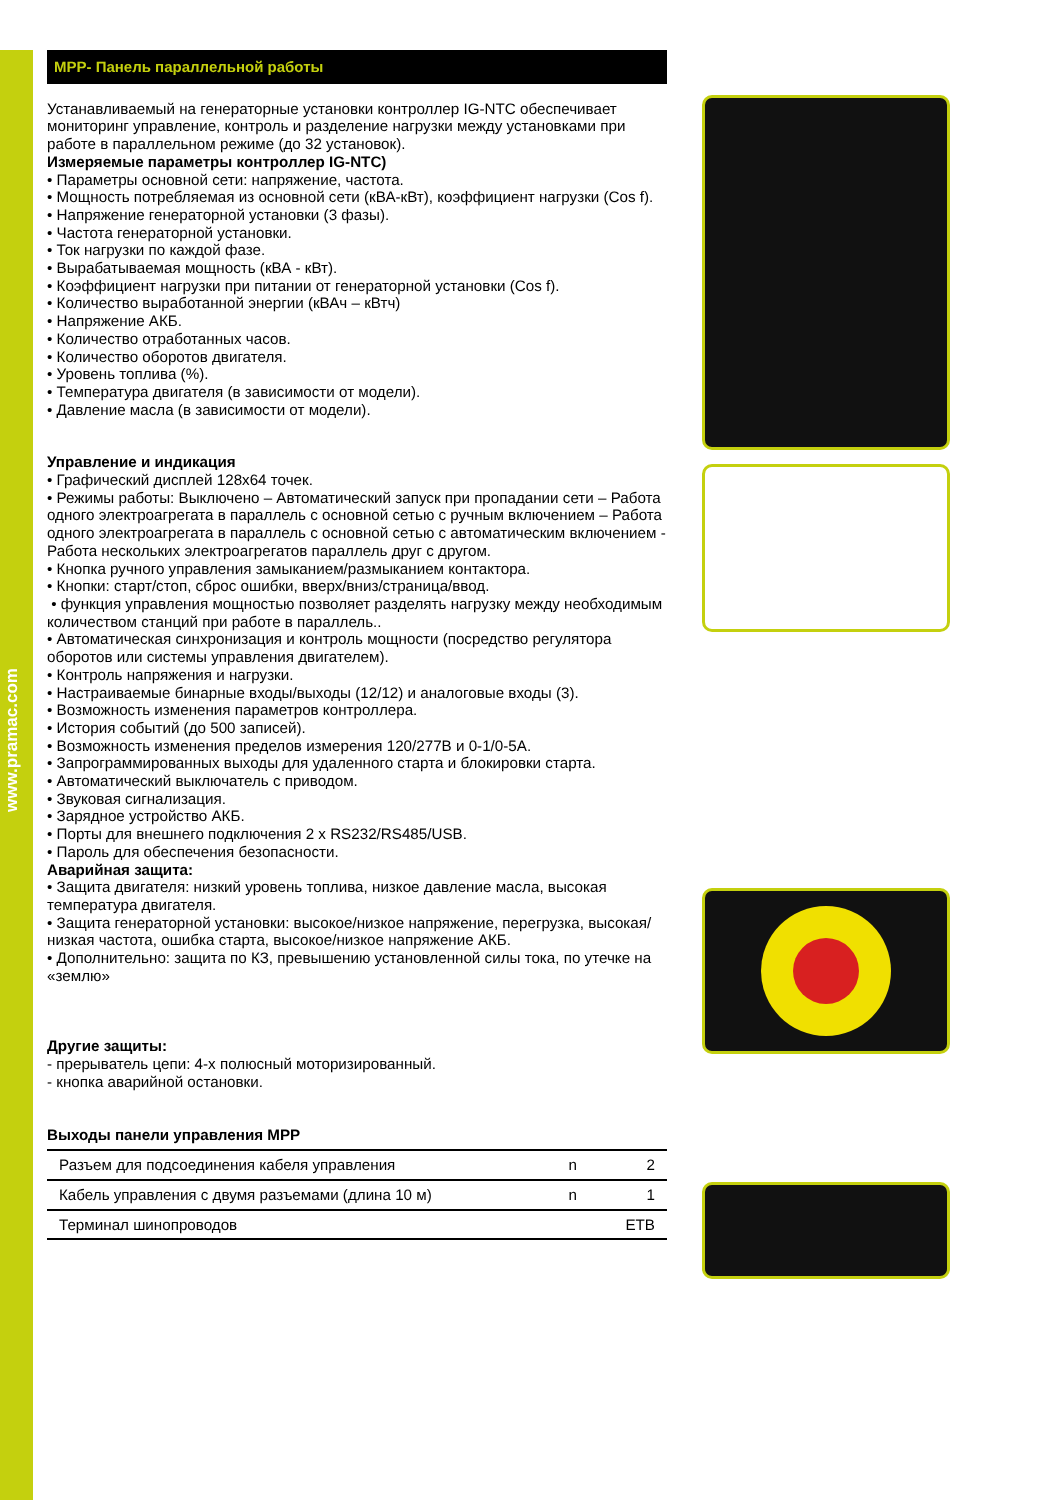www.pramac.com
MPP- Панель параллельной работы
Устанавливаемый на генераторные установки контроллер IG-NTC обеспечивает мониторинг управление, контроль и разделение нагрузки между установками при работе в параллельном режиме (до 32 установок).
Измеряемые параметры контроллер IG-NTC)
• Параметры основной сети: напряжение, частота.
• Мощность потребляемая из основной сети (кВА-кВт), коэффициент нагрузки (Cos f).
• Напряжение генераторной установки (3 фазы).
• Частота генераторной установки.
• Ток нагрузки по каждой фазе.
• Вырабатываемая мощность (кВА - кВт).
• Коэффициент нагрузки при питании от генераторной установки (Cos f).
• Количество выработанной энергии (кВАч – кВтч)
• Напряжение АКБ.
• Количество отработанных часов.
• Количество оборотов двигателя.
• Уровень топлива (%).
• Температура двигателя (в зависимости от модели).
• Давление масла (в зависимости от модели).
Управление и индикация
• Графический дисплей 128х64 точек.
• Режимы работы: Выключено – Автоматический запуск при пропадании сети – Работа одного электроагрегата в параллель с основной сетью с ручным включением – Работа одного электроагрегата в параллель с основной сетью с автоматическим включением - Работа нескольких электроагрегатов параллель друг с другом.
• Кнопка ручного управления замыканием/размыканием контактора.
• Кнопки: старт/стоп, сброс ошибки, вверх/вниз/страница/ввод.
• функция управления мощностью позволяет разделять нагрузку между необходимым количеством станций при работе в параллель..
• Автоматическая синхронизация и контроль мощности (посредство регулятора оборотов или системы управления двигателем).
• Контроль напряжения и нагрузки.
• Настраиваемые бинарные входы/выходы (12/12) и аналоговые входы (3).
• Возможность изменения параметров контроллера.
• История событий (до 500 записей).
• Возможность изменения пределов измерения 120/277В и 0-1/0-5А.
• Запрограммированных выходы для удаленного старта и блокировки старта.
• Автоматический выключатель с приводом.
• Звуковая сигнализация.
• Зарядное устройство АКБ.
• Порты для внешнего подключения 2 x RS232/RS485/USB.
• Пароль для обеспечения безопасности.
Аварийная защита:
• Защита двигателя: низкий уровень топлива, низкое давление масла, высокая температура двигателя.
• Защита генераторной установки: высокое/низкое напряжение, перегрузка, высокая/низкая частота, ошибка старта, высокое/низкое напряжение АКБ.
• Дополнительно: защита по КЗ, превышению установленной силы тока, по утечке на «землю»
Другие защиты:
- прерыватель цепи: 4-х полюсный моторизированный.
- кнопка аварийной остановки.
Выходы панели управления MPP
| Разъем для подсоединения кабеля управления | n | 2 |
| Кабель управления с двумя разъемами (длина 10 м) | n | 1 |
| Терминал шинопроводов | | ETB |